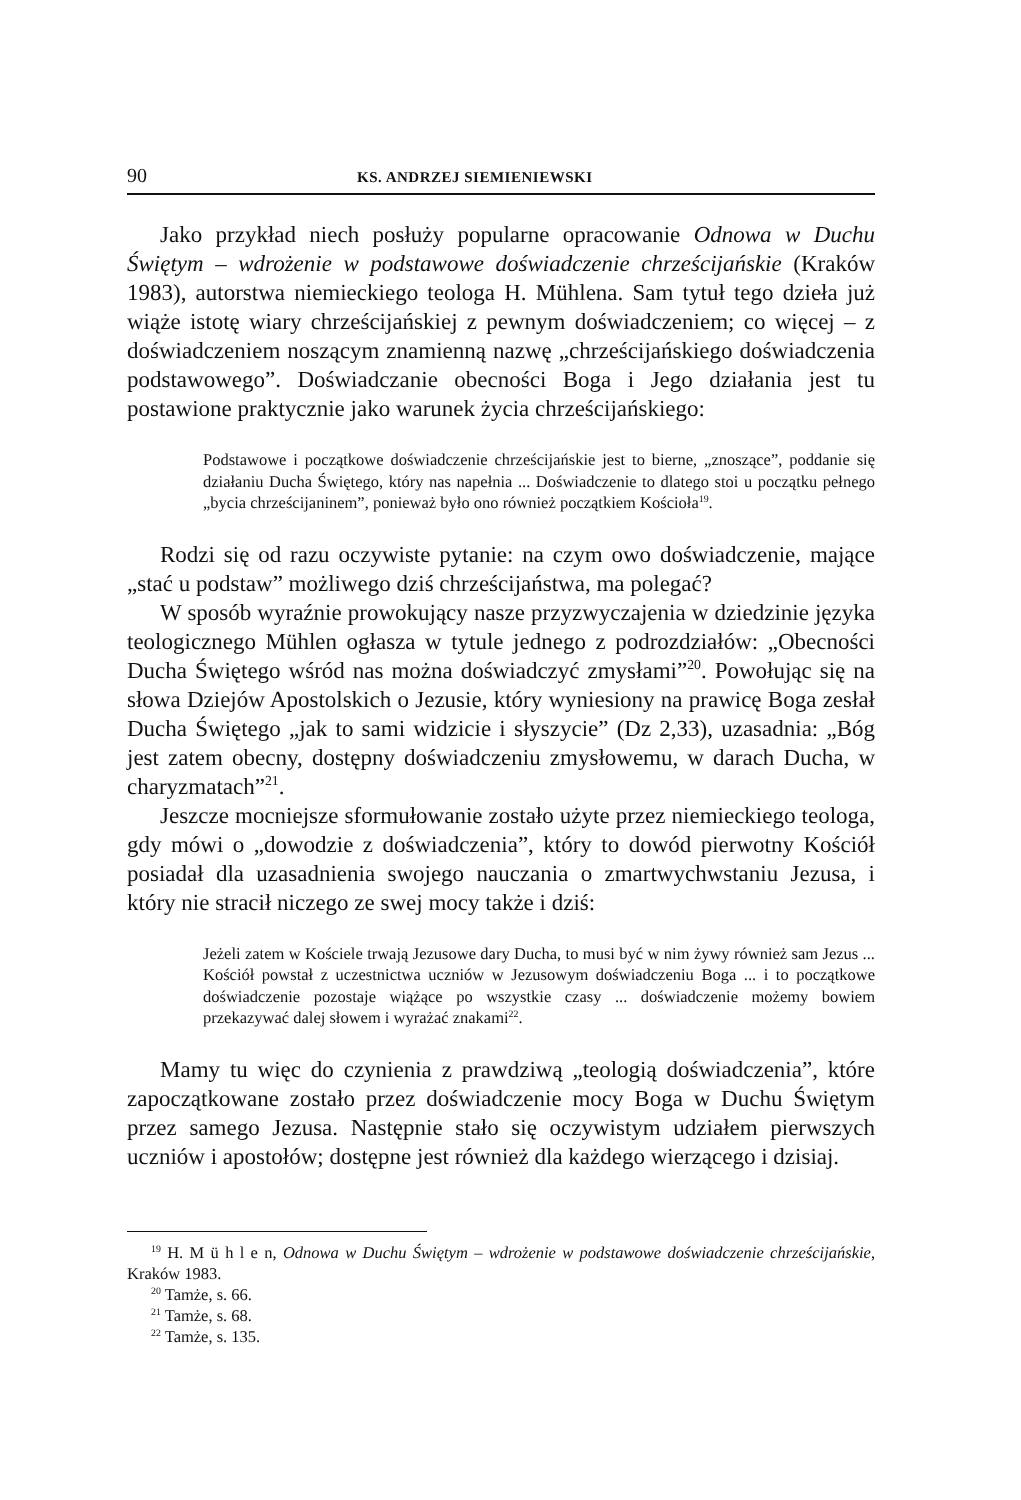90 KS. ANDRZEJ SIEMIENIEWSKI
Jako przykład niech posłuży popularne opracowanie Odnowa w Duchu Świętym – wdrożenie w podstawowe doświadczenie chrześcijańskie (Kraków 1983), autorstwa niemieckiego teologa H. Mühlena. Sam tytuł tego dzieła już wiąże istotę wiary chrześcijańskiej z pewnym doświadczeniem; co więcej – z doświadczeniem noszącym znamienną nazwę „chrześcijańskiego doświadczenia podstawowego”. Doświadczanie obecności Boga i Jego działania jest tu postawione praktycznie jako warunek życia chrześcijańskiego:
Podstawowe i początkowe doświadczenie chrześcijańskie jest to bierne, „znoszące”, poddanie się działaniu Ducha Świętego, który nas napełnia ... Doświadczenie to dlatego stoi u początku pełnego „bycia chrześcijaninem”, ponieważ było ono również początkiem Kościoła<sup>19</sup>.
Rodzi się od razu oczywiste pytanie: na czym owo doświadczenie, mające „stać u podstaw” możliwego dziś chrześcijaństwa, ma polegać?
W sposób wyraźnie prowokujący nasze przyzwyczajenia w dziedzinie języka teologicznego Mühlen ogłasza w tytule jednego z podrozdziałów: „Obecności Ducha Świętego wśród nas można doświadczyć zmysłami”<sup>20</sup>. Powołując się na słowa Dziejów Apostolskich o Jezusie, który wyniesiony na prawicę Boga zesłał Ducha Świętego „jak to sami widzicie i słyszycie” (Dz 2,33), uzasadnia: „Bóg jest zatem obecny, dostępny doświadczeniu zmysłowemu, w darach Ducha, w charyzmatach”<sup>21</sup>.
Jeszcze mocniejsze sformułowanie zostało użyte przez niemieckiego teologa, gdy mówi o „dowodzie z doświadczenia”, który to dowód pierwotny Kościół posiadał dla uzasadnienia swojego nauczania o zmartwychwstaniu Jezusa, i który nie stracił niczego ze swej mocy także i dziś:
Jeżeli zatem w Kościele trwają Jezusowe dary Ducha, to musi być w nim żywy również sam Jezus ... Kościół powstał z uczestnictwa uczniów w Jezusowym doświadczeniu Boga ... i to początkowe doświadczenie pozostaje wiążące po wszystkie czasy ... doświadczenie możemy bowiem przekazywać dalej słowem i wyrażać znakami<sup>22</sup>.
Mamy tu więc do czynienia z prawdziwą „teologią doświadczenia”, które zapoczątkowane zostało przez doświadczenie mocy Boga w Duchu Świętym przez samego Jezusa. Następnie stało się oczywistym udziałem pierwszych uczniów i apostołów; dostępne jest również dla każdego wierzącego i dzisiaj.
<sup>19</sup> H. M ü h l e n, Odnowa w Duchu Świętym – wdrożenie w podstawowe doświadczenie chrześcijańskie, Kraków 1983.
<sup>20</sup> Tamże, s. 66.
<sup>21</sup> Tamże, s. 68.
<sup>22</sup> Tamże, s. 135.